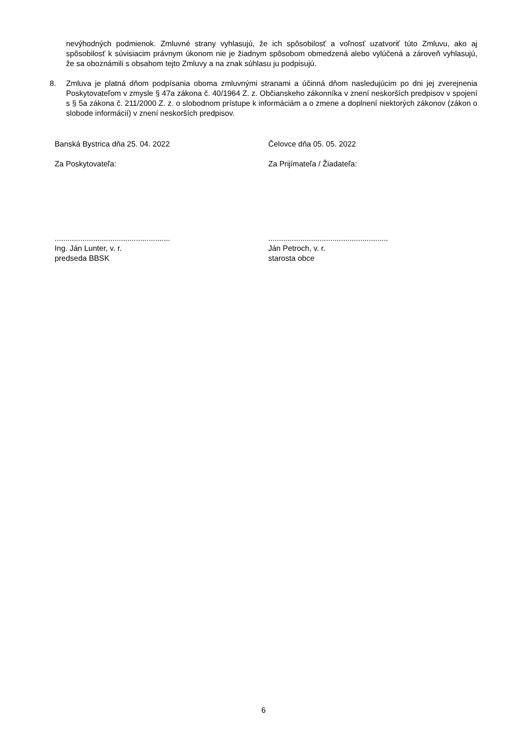nevýhodných podmienok. Zmluvné strany vyhlasujú, že ich spôsobilosť a voľnosť uzatvoriť túto Zmluvu, ako aj spôsobilosť k súvisiacim právnym úkonom nie je žiadnym spôsobom obmedzená alebo vylúčená a zároveň vyhlasujú, že sa oboznámili s obsahom tejto Zmluvy a na znak súhlasu ju podpisujú.
8. Zmluva je platná dňom podpísania oboma zmluvnými stranami a účinná dňom nasledujúcim po dni jej zverejnenia Poskytovateľom v zmysle § 47a zákona č. 40/1964 Z. z. Občianskeho zákonníka v znení neskorších predpisov v spojení s § 5a zákona č. 211/2000 Z. z. o slobodnom prístupe k informáciám a o zmene a doplnení niektorých zákonov (zákon o slobode informácií) v znení neskorších predpisov.
Banská Bystrica dňa 25. 04. 2022 Čelovce dňa 05. 05. 2022
Za Poskytovateľa: Za Prijímateľa / Žiadateľa:
......................................................
Ing. Ján Lunter, v. r.
predseda BBSK
........................................................
Ján Petroch, v. r.
starosta obce
6